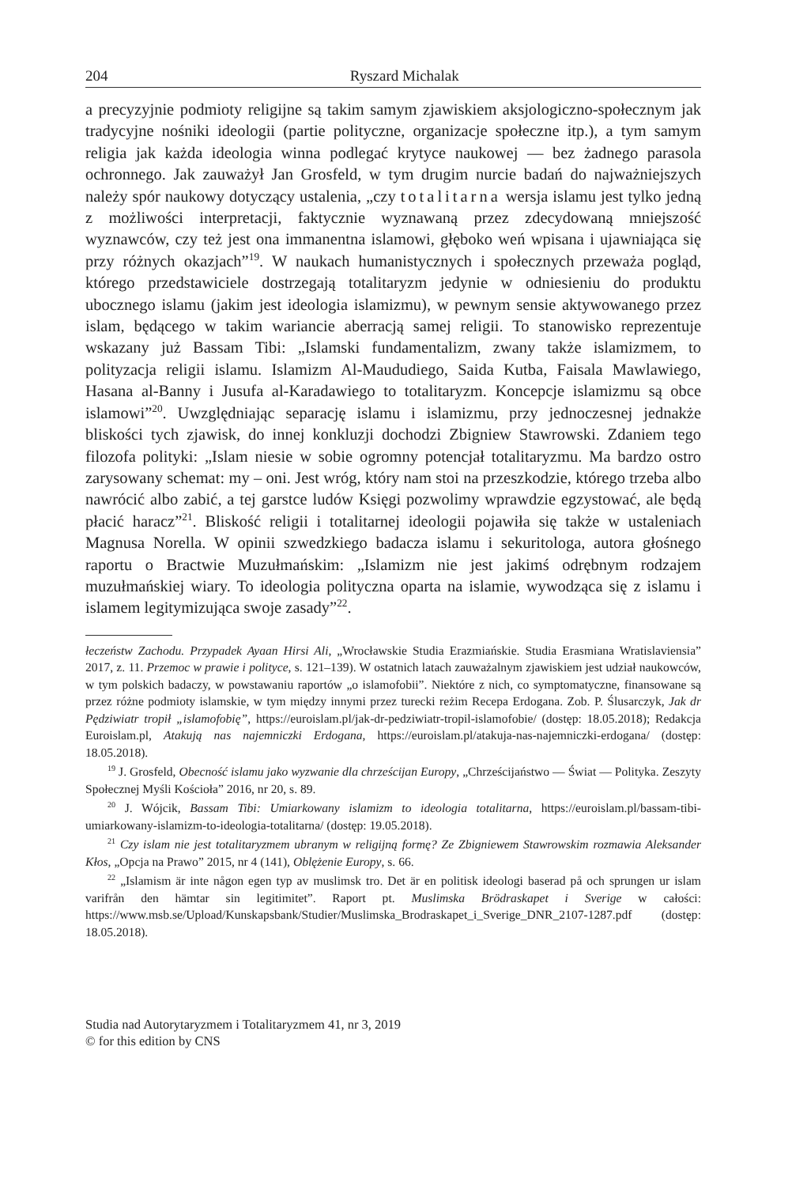204 Ryszard Michalak
a precyzyjnie podmioty religijne są takim samym zjawiskiem aksjologiczno-społecznym jak tradycyjne nośniki ideologii (partie polityczne, organizacje społeczne itp.), a tym samym religia jak każda ideologia winna podlegać krytyce naukowej — bez żadnego parasola ochronnego. Jak zauważył Jan Grosfeld, w tym drugim nurcie badań do najważniejszych należy spór naukowy dotyczący ustalenia, „czy totalitarna wersja islamu jest tylko jedną z możliwości interpretacji, faktycznie wyznawaną przez zdecydowaną mniejszość wyznawców, czy też jest ona immanentna islamowi, głęboko weń wpisana i ujawniająca się przy różnych okazjach”<sup>19</sup>. W naukach humanistycznych i społecznych przeważa pogląd, którego przedstawiciele dostrzegają totalitaryzm jedynie w odniesieniu do produktu ubocznego islamu (jakim jest ideologia islamizmu), w pewnym sensie aktywowanego przez islam, będącego w takim wariancie aberracją samej religii. To stanowisko reprezentuje wskazany już Bassam Tibi: „Islamski fundamentalizm, zwany także islamizmem, to polityzacja religii islamu. Islamizm Al-Maududiego, Saida Kutba, Faisala Mawlawiego, Hasana al-Banny i Jusufa al-Karadawiego to totalitaryzm. Koncepcje islamizmu są obce islamowi”<sup>20</sup>. Uwzględniając separację islamu i islamizmu, przy jednoczesnej jednakże bliskości tych zjawisk, do innej konkluzji dochodzi Zbigniew Stawrowski. Zdaniem tego filozofa polityki: „Islam niesie w sobie ogromny potencjał totalitaryzmu. Ma bardzo ostro zarysowany schemat: my – oni. Jest wróg, który nam stoi na przeszkodzie, którego trzeba albo nawrócić albo zabić, a tej garstce ludów Księgi pozwolimy wprawdzie egzystować, ale będą płacić haracz”<sup>21</sup>. Bliskość religii i totalitarnej ideologii pojawiła się także w ustaleniach Magnusa Norella. W opinii szwedzkiego badacza islamu i sekuritologa, autora głośnego raportu o Bractwie Muzułmańskim: „Islamizm nie jest jakimś odrębnym rodzajem muzułmańskiej wiary. To ideologia polityczna oparta na islamie, wywodząca się z islamu i islamem legitymizująca swoje zasady”<sup>22</sup>.
łeczeństw Zachodu. Przypadek Ayaan Hirsi Ali, „Wrocławskie Studia Erazmiańskie. Studia Erasmiana Wratislaviensia” 2017, z. 11. Przemoc w prawie i polityce, s. 121–139). W ostatnich latach zauważalnym zjawiskiem jest udział naukowców, w tym polskich badaczy, w powstawaniu raportów „o islamofobii”. Niektóre z nich, co symptomatyczne, finansowane są przez różne podmioty islamskie, w tym między innymi przez turecki reżim Recepa Erdogana. Zob. P. Ślusarczyk, Jak dr Pędziwiatr tropił „islamofobię”, https://euroislam.pl/jak-dr-pedziwiatr-tropil-islamofobie/ (dostęp: 18.05.2018); Redakcja Euroislam.pl, Atakują nas najemniczki Erdogana, https://euroislam.pl/atakuja-nas-najemniczki-erdogana/ (dostęp: 18.05.2018).
<sup>19</sup> J. Grosfeld, Obecność islamu jako wyzwanie dla chrześcijan Europy, „Chrześcijaństwo — Świat — Polityka. Zeszyty Społecznej Myśli Kościoła” 2016, nr 20, s. 89.
<sup>20</sup> J. Wójcik, Bassam Tibi: Umiarkowany islamizm to ideologia totalitarna, https://euroislam.pl/bassam-tibi-umiarkowany-islamizm-to-ideologia-totalitarna/ (dostęp: 19.05.2018).
<sup>21</sup> Czy islam nie jest totalitaryzmem ubranym w religijną formę? Ze Zbigniewem Stawrowskim rozmawia Aleksander Kłos, „Opcja na Prawo” 2015, nr 4 (141), Oblężenie Europy, s. 66.
<sup>22</sup> „Islamism är inte någon egen typ av muslimsk tro. Det är en politisk ideologi baserad på och sprungen ur islam varifrån den hämtar sin legitimitet”. Raport pt. Muslimska Brödraskapet i Sverige w całości: https://www.msb.se/Upload/Kunskapsbank/Studier/Muslimska_Brodraskapet_i_Sverige_DNR_2107-1287.pdf (dostęp: 18.05.2018).
Studia nad Autorytaryzmem i Totalitaryzmem 41, nr 3, 2019
© for this edition by CNS